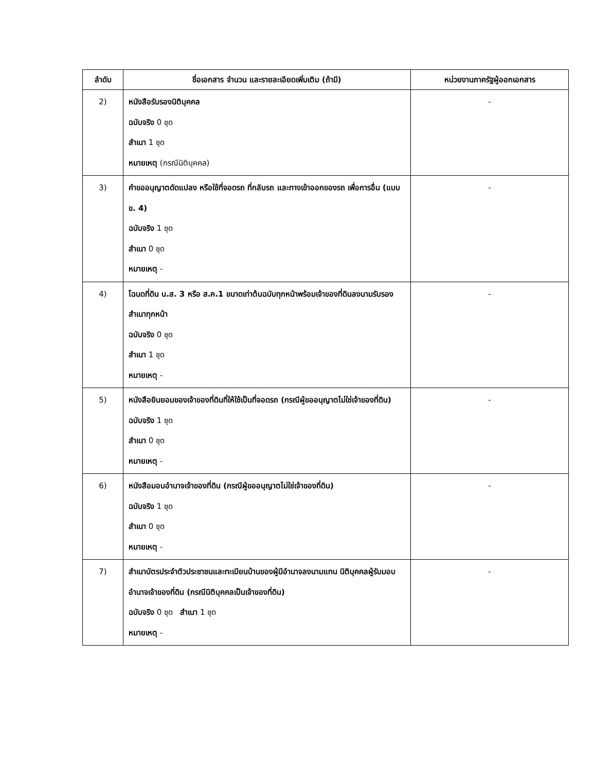| ลำดับ | ชื่อเอกสาร จำนวน และรายละเอียดเพิ่มเติม (ถ้ามี) | หน่วยงานภาครัฐผู้ออกเอกสาร |
| --- | --- | --- |
| 2) | หนังสือรับรองนิติบุคคล ฉบับจริง 0 ชุด สำเนา 1 ชุด หมายเหตุ (กรณีนิติบุคคล) | - |
| 3) | คำขออนุญาตดัดแปลง หรือใช้ที่จอดรถ ที่กลับรถ และทางเข้าออกของรถ เพื่อการอื่น (แบบ ข. 4) ฉบับจริง 1 ชุด สำเนา 0 ชุด หมายเหตุ - | - |
| 4) | โฉนดที่ดิน น.ส. 3 หรือ ส.ค.1 ขนาดเท่าต้นฉบับทุกหน้าพร้อมเจ้าของที่ดินลงนามรับรองสำเนาทุกหน้า ฉบับจริง 0 ชุด สำเนา 1 ชุด หมายเหตุ - | - |
| 5) | หนังสือยินยอมของเจ้าของที่ดินที่ให้ใช้เป็นที่จอดรถ (กรณีผู้ขออนุญาตไม่ใช่เจ้าของที่ดิน) ฉบับจริง 1 ชุด สำเนา 0 ชุด หมายเหตุ - | - |
| 6) | หนังสือมอบอำนาจเจ้าของที่ดิน (กรณีผู้ขออนุญาตไม่ใช่เจ้าของที่ดิน) ฉบับจริง 1 ชุด สำเนา 0 ชุด หมายเหตุ - | - |
| 7) | สำเนาบัตรประจำตัวประชาชนและทะเบียนบ้านของผู้มีอำนาจลงนามแทน นิติบุคคลผู้รับมอบอำนาจเจ้าของที่ดิน (กรณีนิติบุคคลเป็นเจ้าของที่ดิน) ฉบับจริง 0 ชุด สำเนา 1 ชุด หมายเหตุ - | - |